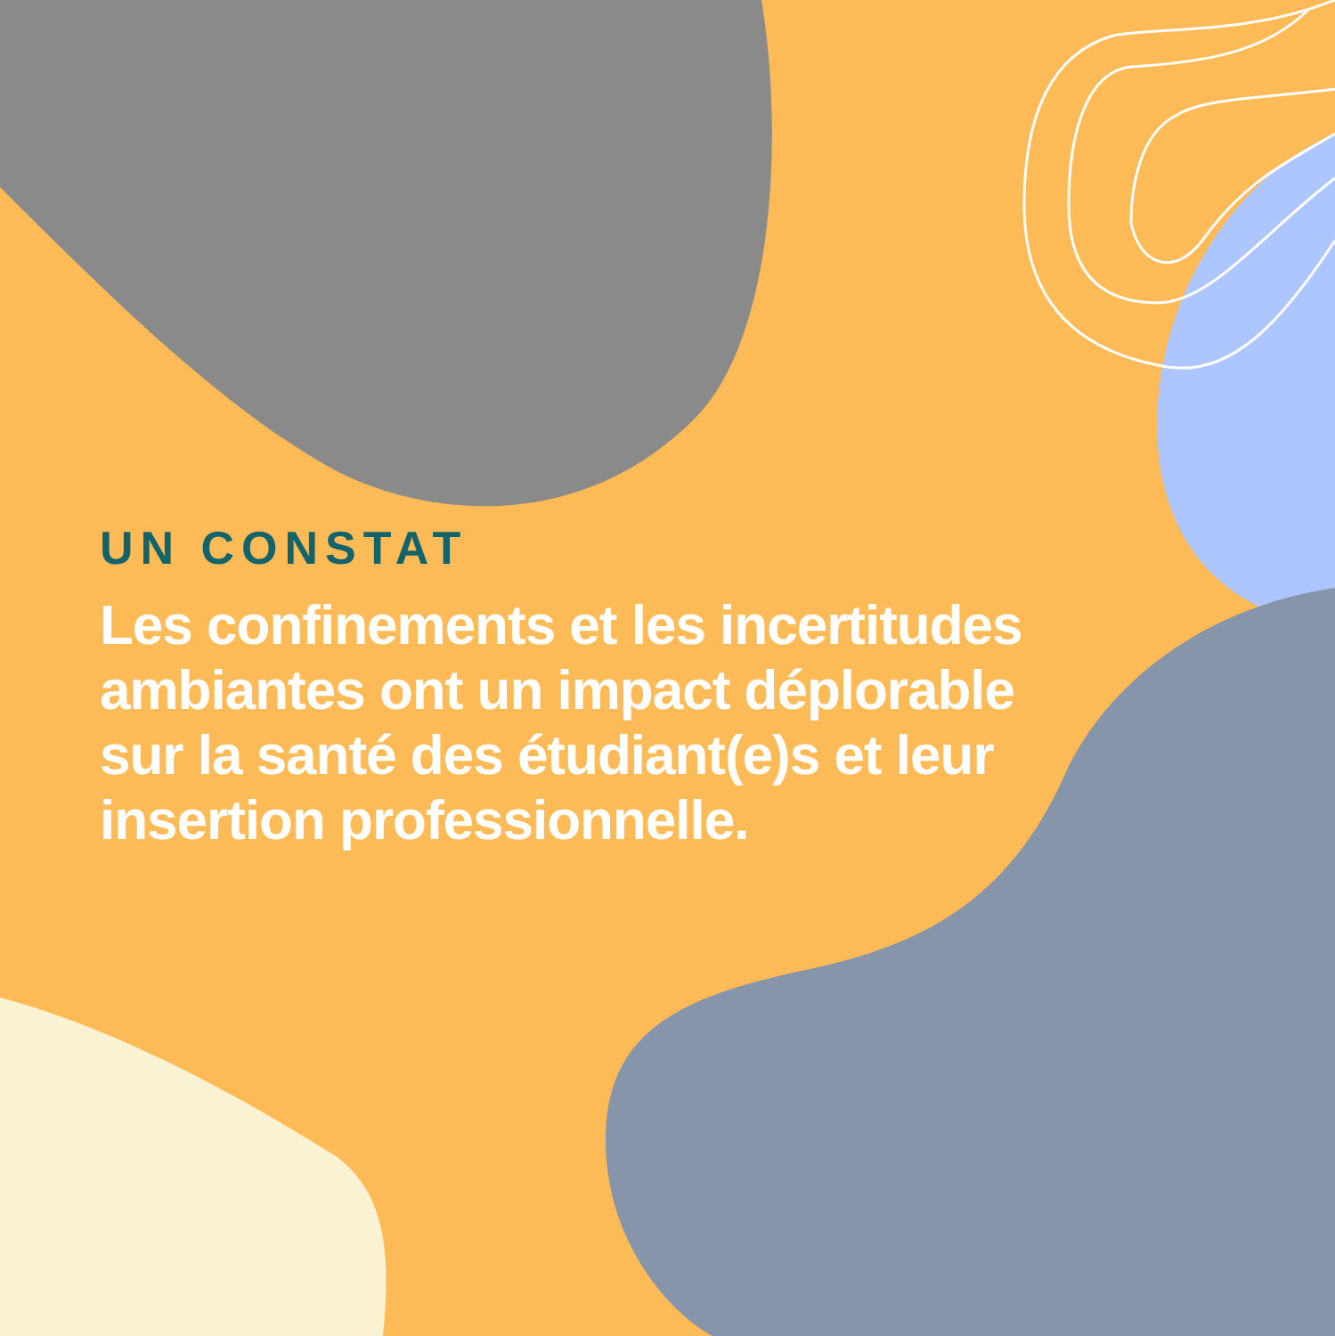UN CONSTAT
Les confinements et les incertitudes ambiantes ont un impact déplorable sur la santé des étudiant(e)s et leur insertion professionnelle.